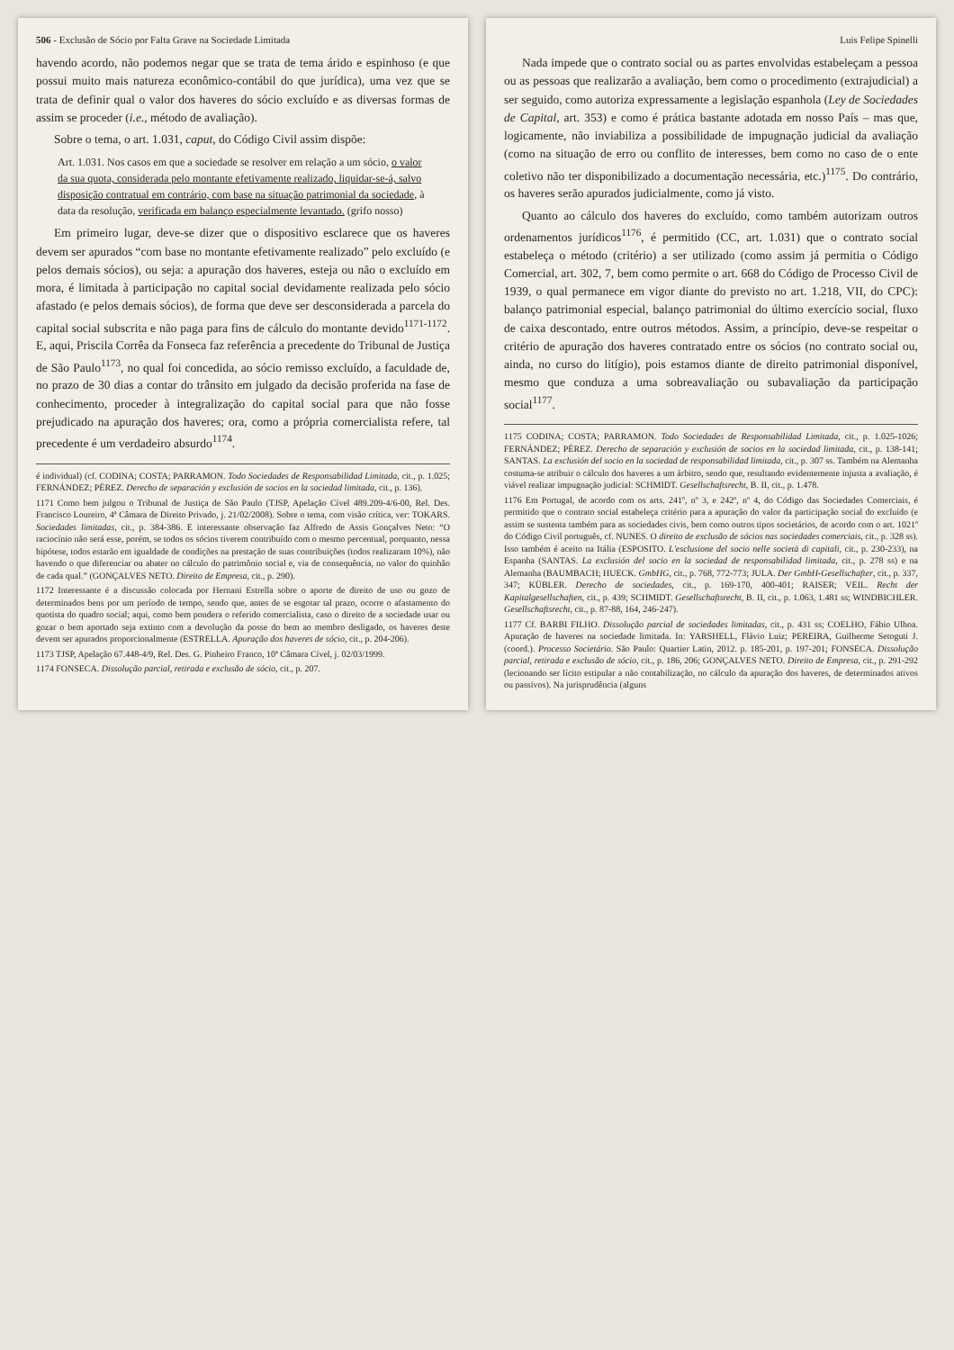506 - Exclusão de Sócio por Falta Grave na Sociedade Limitada
havendo acordo, não podemos negar que se trata de tema árido e espinhoso (e que possui muito mais natureza econômico-contábil do que jurídica), uma vez que se trata de definir qual o valor dos haveres do sócio excluído e as diversas formas de assim se proceder (i.e., método de avaliação).
Sobre o tema, o art. 1.031, caput, do Código Civil assim dispõe:
Art. 1.031. Nos casos em que a sociedade se resolver em relação a um sócio, o valor da sua quota, considerada pelo montante efetivamente realizado, liquidar-se-á, salvo disposição contratual em contrário, com base na situação patrimonial da sociedade, à data da resolução, verificada em balanço especialmente levantado. (grifo nosso)
Em primeiro lugar, deve-se dizer que o dispositivo esclarece que os haveres devem ser apurados “com base no montante efetivamente realizado” pelo excluído (e pelos demais sócios), ou seja: a apuração dos haveres, esteja ou não o excluído em mora, é limitada à participação no capital social devidamente realizada pelo sócio afastado (e pelos demais sócios), de forma que deve ser desconsiderada a parcela do capital social subscrita e não paga para fins de cálculo do montante devido<sup>1171-1172</sup>. E, aqui, Priscila Corrêa da Fonseca faz referência a precedente do Tribunal de Justiça de São Paulo<sup>1173</sup>, no qual foi concedida, ao sócio remisso excluído, a faculdade de, no prazo de 30 dias a contar do trânsito em julgado da decisão proferida na fase de conhecimento, proceder à integralização do capital social para que não fosse prejudicado na apuração dos haveres; ora, como a própria comercialista refere, tal precedente é um verdadeiro absurdo<sup>1174</sup>.
é individual) (cf. CODINA; COSTA; PARRAMON. Todo Sociedades de Responsabilidad Limitada, cit., p. 1.025; FERNÁNDEZ; PÉREZ. Derecho de separación y exclusión de socios en la sociedad limitada, cit., p. 136).
1171 Como bem julgou o Tribunal de Justiça de São Paulo (TJSP, Apelação Cível 489.209-4/6-00, Rel. Des. Francisco Loureiro, 4ª Câmara de Direito Privado, j. 21/02/2008). Sobre o tema, com visão crítica, ver: TOKARS. Sociedades limitadas, cit., p. 384-386. E interessante observação faz Alfredo de Assis Gonçalves Neto: “O raciocínio não será esse, porém, se todos os sócios tiverem contribuído com o mesmo percentual, porquanto, nessa hipótese, todos estarão em igualdade de condições na prestação de suas contribuições (todos realizaram 10%), não havendo o que diferenciar ou abater no cálculo do patrimônio social e, via de consequência, no valor do quinhão de cada qual.” (GONÇALVES NETO. Direito de Empresa, cit., p. 290).
1172 Interessante é a discussão colocada por Hernani Estrella sobre o aporte de direito de uso ou gozo de determinados bens por um período de tempo, sendo que, antes de se esgotar tal prazo, ocorre o afastamento do quotista do quadro social; aqui, como bem pondera o referido comercialista, caso o direito de a sociedade usar ou gozar o bem aportado seja extinto com a devolução da posse do bem ao membro desligado, os haveres deste devem ser apurados proporcionalmente (ESTRELLA. Apuração dos haveres de sócio, cit., p. 204-206).
1173 TJSP, Apelação 67.448-4/9, Rel. Des. G. Pinheiro Franco, 10ª Câmara Cível, j. 02/03/1999.
1174 FONSECA. Dissolução parcial, retirada e exclusão de sócio, cit., p. 207.
Luis Felipe Spinelli
Nada impede que o contrato social ou as partes envolvidas estabeleçam a pessoa ou as pessoas que realizarão a avaliação, bem como o procedimento (extrajudicial) a ser seguido, como autoriza expressamente a legislação espanhola (Ley de Sociedades de Capital, art. 353) e como é prática bastante adotada em nosso País – mas que, logicamente, não inviabiliza a possibilidade de impugnação judicial da avaliação (como na situação de erro ou conflito de interesses, bem como no caso de o ente coletivo não ter disponibilizado a documentação necessária, etc.)<sup>1175</sup>. Do contrário, os haveres serão apurados judicialmente, como já visto.
Quanto ao cálculo dos haveres do excluído, como também autorizam outros ordenamentos jurídicos<sup>1176</sup>, é permitido (CC, art. 1.031) que o contrato social estabeleça o método (critério) a ser utilizado (como assim já permitia o Código Comercial, art. 302, 7, bem como permite o art. 668 do Código de Processo Civil de 1939, o qual permanece em vigor diante do previsto no art. 1.218, VII, do CPC): balanço patrimonial especial, balanço patrimonial do último exercício social, fluxo de caixa descontado, entre outros métodos. Assim, a princípio, deve-se respeitar o critério de apuração dos haveres contratado entre os sócios (no contrato social ou, ainda, no curso do litígio), pois estamos diante de direito patrimonial disponível, mesmo que conduza a uma sobreavaliação ou subavaliação da participação social<sup>1177</sup>.
1175 CODINA; COSTA; PARRAMON. Todo Sociedades de Responsabilidad Limitada, cit., p. 1.025-1026; FERNÁNDEZ; PÉREZ. Derecho de separación y exclusión de socios en la sociedad limitada, cit., p. 138-141; SANTAS. La exclusión del socio en la sociedad de responsabilidad limitada, cit., p. 307 ss. Também na Alemanha costuma-se atribuir o cálculo dos haveres a um árbitro, sendo que, resultando evidentemente injusta a avaliação, é viável realizar impugnação judicial: SCHMIDT. Gesellschaftsrecht, B. II, cit., p. 1.478.
1176 Em Portugal, de acordo com os arts. 241º, nº 3, e 242º, nº 4, do Código das Sociedades Comerciais, é permitido que o contrato social estabeleça critério para a apuração do valor da participação social do excluído (e assim se sustenta também para as sociedades civis, bem como outros tipos societários, de acordo com o art. 1021º do Código Civil português, cf. NUNES. O direito de exclusão de sócios nas sociedades comerciais, cit., p. 328 ss). Isso também é aceito na Itália (ESPOSITO. L'esclusione del socio nelle società di capitali, cit., p. 230-233), na Espanha (SANTAS. La exclusión del socio en la sociedad de responsabilidad limitada, cit., p. 278 ss) e na Alemanha (BAUMBACH; HUECK. GmbHG, cit., p. 768, 772-773; JULA. Der GmbH-Gesellschafter, cit., p. 337, 347; KÜBLER. Derecho de sociedades, cit., p. 169-170, 400-401; RAISER; VEIL. Recht der Kapitalgesellschaften, cit., p. 439; SCHMIDT. Gesellschaftsrecht, B. II, cit., p. 1.063, 1.481 ss; WINDBICHLER. Gesellschaftsrecht, cit., p. 87-88, 164, 246-247).
1177 Cf. BARBI FILHO. Dissolução parcial de sociedades limitadas, cit., p. 431 ss; COELHO, Fábio Ulhoa. Apuração de haveres na sociedade limitada. In: YARSHELL, Flávio Luiz; PEREIRA, Guilherme Setoguti J. (coord.). Processo Societário. São Paulo: Quartier Latin, 2012. p. 185-201, p. 197-201; FONSECA. Dissolução parcial, retirada e exclusão de sócio, cit., p. 186, 206; GONÇALVES NETO. Direito de Empresa, cit., p. 291-292 (lecionando ser lícito estipular a não contabilização, no cálculo da apuração dos haveres, de determinados ativos ou passivos). Na jurisprudência (alguns